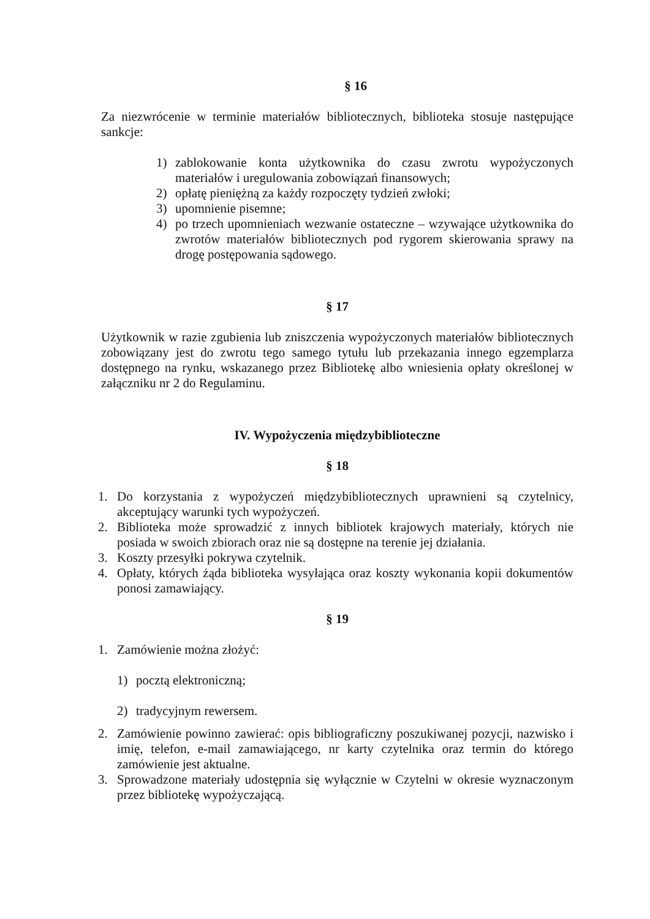§ 16
Za niezwrócenie w terminie materiałów bibliotecznych, biblioteka stosuje następujące sankcje:
1) zablokowanie konta użytkownika do czasu zwrotu wypożyczonych materiałów i uregulowania zobowiązań finansowych;
2) opłatę pieniężną za każdy rozpoczęty tydzień zwłoki;
3) upomnienie pisemne;
4) po trzech upomnieniach wezwanie ostateczne – wzywające użytkownika do zwrotów materiałów bibliotecznych pod rygorem skierowania sprawy na drogę postępowania sądowego.
§ 17
Użytkownik w razie zgubienia lub zniszczenia wypożyczonych materiałów bibliotecznych zobowiązany jest do zwrotu tego samego tytułu lub przekazania innego egzemplarza dostępnego na rynku, wskazanego przez Bibliotekę albo wniesienia opłaty określonej w załączniku nr 2 do Regulaminu.
IV. Wypożyczenia międzybiblioteczne
§ 18
1. Do korzystania z wypożyczeń międzybibliotecznych uprawnieni są czytelnicy, akceptujący warunki tych wypożyczeń.
2. Biblioteka może sprowadzić z innych bibliotek krajowych materiały, których nie posiada w swoich zbiorach oraz nie są dostępne na terenie jej działania.
3. Koszty przesyłki pokrywa czytelnik.
4. Opłaty, których żąda biblioteka wysyłająca oraz koszty wykonania kopii dokumentów ponosi zamawiający.
§ 19
1. Zamówienie można złożyć:
1) pocztą elektroniczną;
2) tradycyjnym rewersem.
2. Zamówienie powinno zawierać: opis bibliograficzny poszukiwanej pozycji, nazwisko i imię, telefon, e-mail zamawiającego, nr karty czytelnika oraz termin do którego zamówienie jest aktualne.
3. Sprowadzone materiały udostępnia się wyłącznie w Czytelni w okresie wyznaczonym przez bibliotekę wypożyczającą.